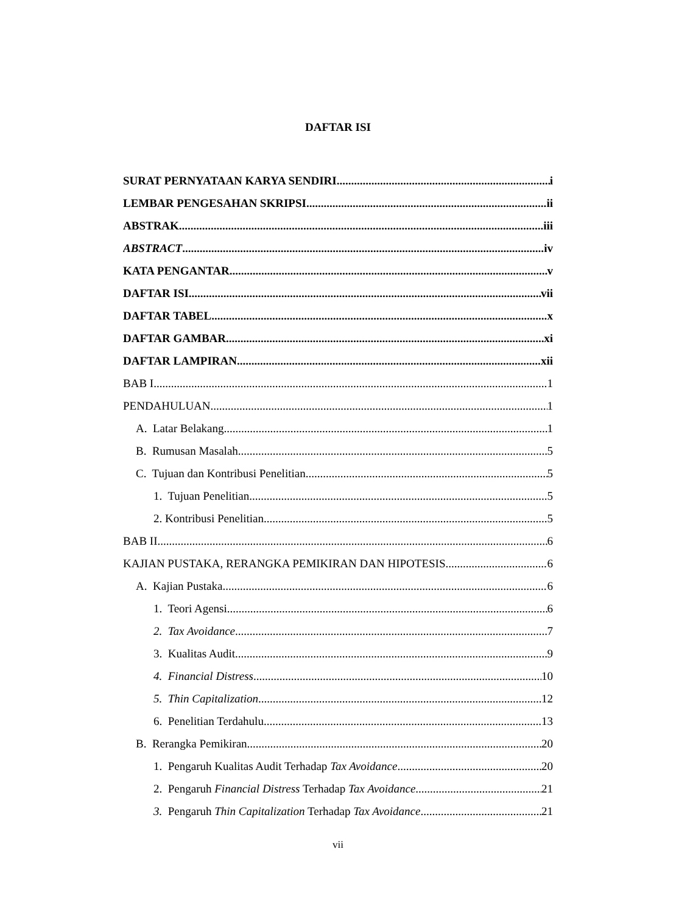DAFTAR ISI
SURAT PERNYATAAN KARYA SENDIRI i
LEMBAR PENGESAHAN SKRIPSI ii
ABSTRAK iii
ABSTRACT iv
KATA PENGANTAR v
DAFTAR ISI vii
DAFTAR TABEL x
DAFTAR GAMBAR xi
DAFTAR LAMPIRAN xii
BAB I 1
PENDAHULUAN 1
A. Latar Belakang 1
B. Rumusan Masalah 5
C. Tujuan dan Kontribusi Penelitian 5
1. Tujuan Penelitian 5
2. Kontribusi Penelitian 5
BAB II 6
KAJIAN PUSTAKA, RERANGKA PEMIKIRAN DAN HIPOTESIS 6
A. Kajian Pustaka 6
1. Teori Agensi 6
2. Tax Avoidance 7
3. Kualitas Audit 9
4. Financial Distress 10
5. Thin Capitalization 12
6. Penelitian Terdahulu 13
B. Rerangka Pemikiran 20
1. Pengaruh Kualitas Audit Terhadap Tax Avoidance 20
2. Pengaruh Financial Distress Terhadap Tax Avoidance 21
3. Pengaruh Thin Capitalization Terhadap Tax Avoidance 21
vii